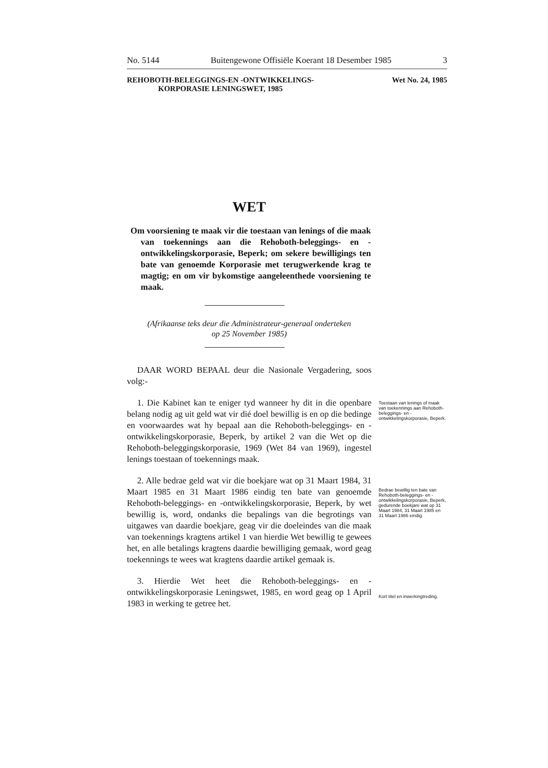No. 5144 Buitengewone Offisiële Koerant 18 Desember 1985 3
REHOBOTH-BELEGGINGS-EN -ONTWIKKELINGS-
KORPORASIE LENINGSWET, 1985
Wet No. 24, 1985
WET
Om voorsiening te maak vir die toestaan van lenings of die maak van toekennings aan die Rehoboth-beleggings- en -ontwikkelingskorporasie, Beperk; om sekere bewilligings ten bate van genoemde Korporasie met terugwerkende krag te magtig; en om vir bykomstige aangeleenthede voorsiening te maak.
(Afrikaanse teks deur die Administrateur-generaal onderteken
op 25 November 1985)
DAAR WORD BEPAAL deur die Nasionale Vergadering, soos volg:-
1. Die Kabinet kan te eniger tyd wanneer hy dit in die openbare belang nodig ag uit geld wat vir dié doel bewillig is en op die bedinge en voorwaardes wat hy bepaal aan die Rehoboth-beleggings- en -ontwikkelingskorporasie, Beperk, by artikel 2 van die Wet op die Rehoboth-beleggingskorporasie, 1969 (Wet 84 van 1969), ingestel lenings toestaan of toekennings maak.
2. Alle bedrae geld wat vir die boekjare wat op 31 Maart 1984, 31 Maart 1985 en 31 Maart 1986 eindig ten bate van genoemde Rehoboth-beleggings- en -ontwikkelingskorporasie, Beperk, by wet bewillig is, word, ondanks die bepalings van die begrotings van uitgawes van daardie boekjare, geag vir die doeleindes van die maak van toekennings kragtens artikel 1 van hierdie Wet bewillig te gewees het, en alle betalings kragtens daardie bewilliging gemaak, word geag toekennings te wees wat kragtens daardie artikel gemaak is.
3. Hierdie Wet heet die Rehoboth-beleggings- en -ontwikkelingskorporasie Leningswet, 1985, en word geag op 1 April 1983 in werking te getree het.
Toestaan van lenings of maak van toekennings aan Rehoboth-beleggings- en -ontwikkelingskorporasie, Beperk.
Bedrae bewillig ten bate van Rehoboth-beleggings- en -ontwikkelingskorporasie, Beperk, gedurende boekjare wat op 31 Maart 1984, 31 Maart 1985 en 31 Maart 1986 eindig.
Kort titel en inwerkingtreding.